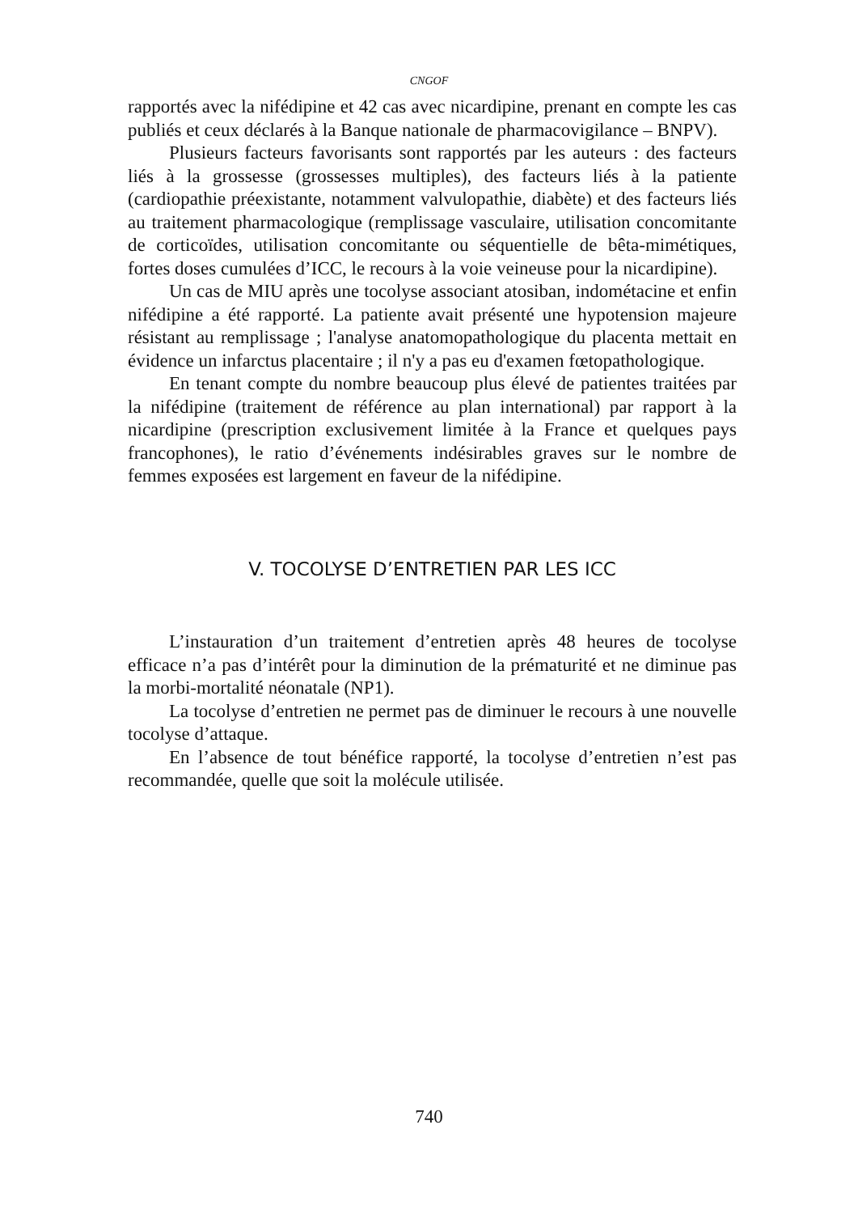CNGOF
rapportés avec la nifédipine et 42 cas avec nicardipine, prenant en compte les cas publiés et ceux déclarés à la Banque nationale de pharmacovigilance – BNPV).
Plusieurs facteurs favorisants sont rapportés par les auteurs : des facteurs liés à la grossesse (grossesses multiples), des facteurs liés à la patiente (cardiopathie préexistante, notamment valvulopathie, diabète) et des facteurs liés au traitement pharmacologique (remplissage vasculaire, utilisation concomitante de corticoïdes, utilisation concomitante ou séquentielle de bêta-mimétiques, fortes doses cumulées d’ICC, le recours à la voie veineuse pour la nicardipine).
Un cas de MIU après une tocolyse associant atosiban, indométacine et enfin nifédipine a été rapporté. La patiente avait présenté une hypotension majeure résistant au remplissage ; l'analyse anatomopathologique du placenta mettait en évidence un infarctus placentaire ; il n'y a pas eu d'examen fœtopathologique.
En tenant compte du nombre beaucoup plus élevé de patientes traitées par la nifédipine (traitement de référence au plan international) par rapport à la nicardipine (prescription exclusivement limitée à la France et quelques pays francophones), le ratio d’événements indésirables graves sur le nombre de femmes exposées est largement en faveur de la nifédipine.
V. TOCOLYSE D’ENTRETIEN PAR LES ICC
L’instauration d’un traitement d’entretien après 48 heures de tocolyse efficace n’a pas d’intérêt pour la diminution de la prématurité et ne diminue pas la morbi-mortalité néonatale (NP1).
La tocolyse d’entretien ne permet pas de diminuer le recours à une nouvelle tocolyse d’attaque.
En l’absence de tout bénéfice rapporté, la tocolyse d’entretien n’est pas recommandée, quelle que soit la molécule utilisée.
740